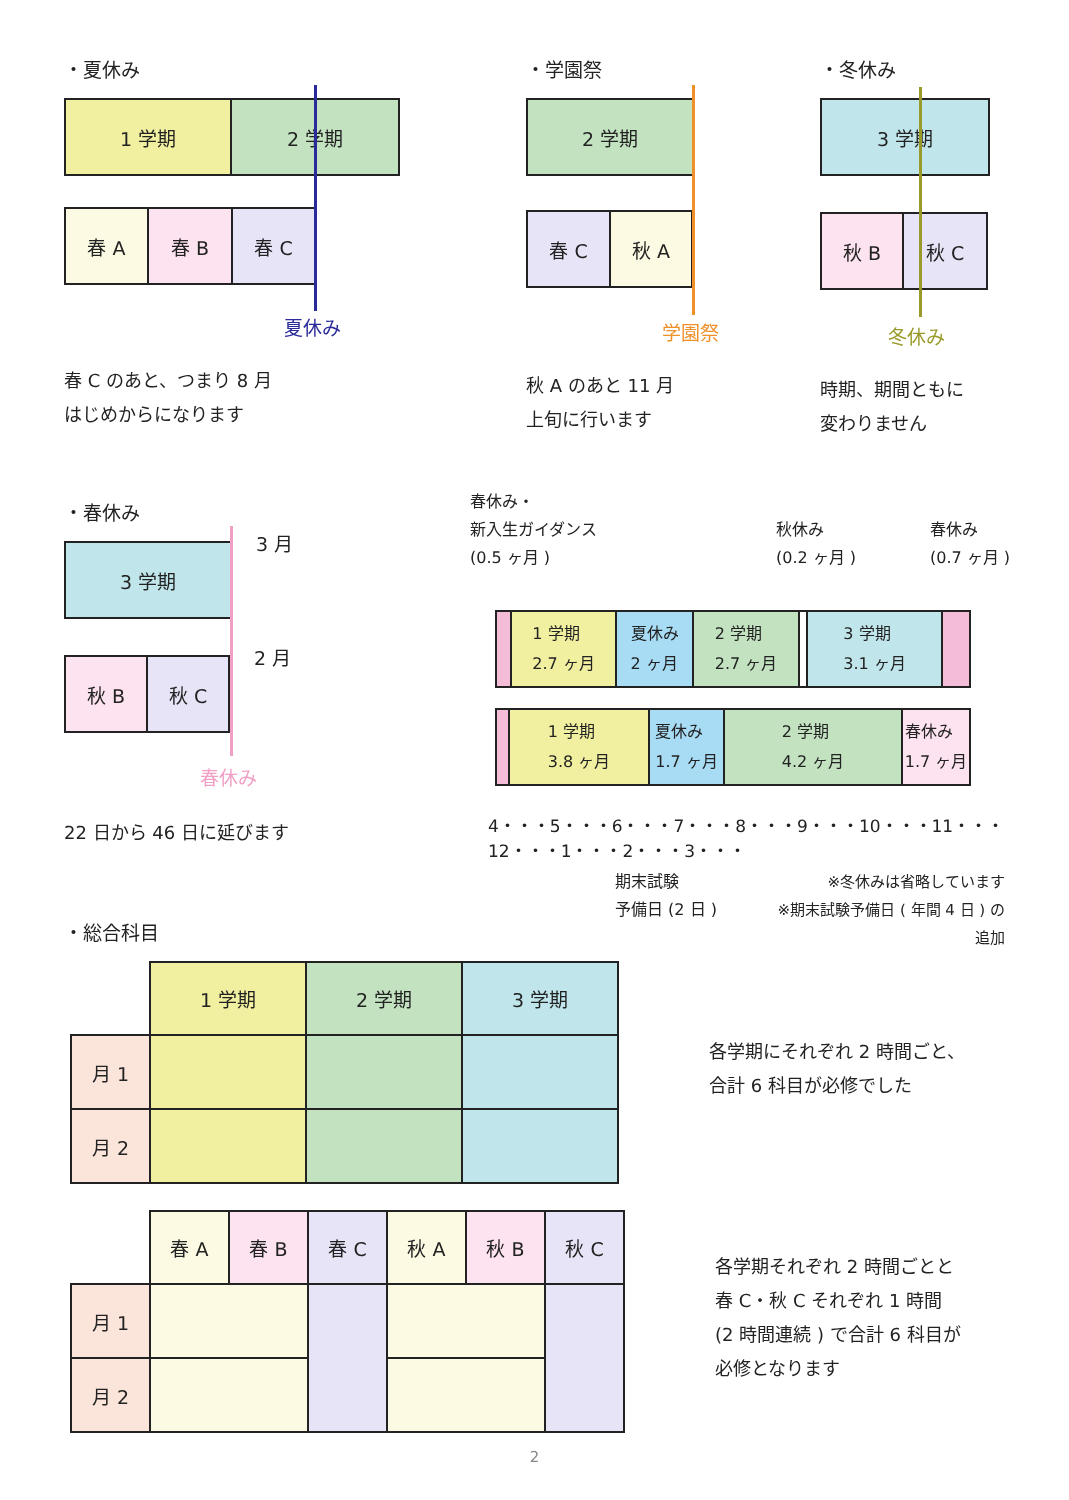・夏休み
1 学期 2 学期
春 A 春 B 春 C
夏休み
春 C のあと、つまり 8 月
はじめからになります
・学園祭
2 学期
春 C 秋 A
学園祭
秋 A のあと 11 月
上旬に行います
・冬休み
3 学期
秋 B 秋 C
冬休み
時期、期間ともに
変わりません
・春休み
3 学期
3 月
秋 B 秋 C
2 月
春休み
22 日から 46 日に延びます
春休み・
新入生ガイダンス
(0.5 ヶ月 )
秋休み
(0.2 ヶ月 )
春休み
(0.7 ヶ月 )
1 学期
2.7 ヶ月
夏休み
2 ヶ月
2 学期
2.7 ヶ月
3 学期
3.1 ヶ月
1 学期
3.8 ヶ月
夏休み
1.7 ヶ月
2 学期
4.2 ヶ月
春休み
1.7 ヶ月
4・・・5・・・6・・・7・・・8・・・9・・・10・・・11・・・12・・・1・・・2・・・3・・・
期末試験
予備日 (2 日 )
※冬休みは省略しています
※期末試験予備日 ( 年間 4 日 ) の追加
・総合科目
| | 1 学期 | 2 学期 | 3 学期 |
| 月 1 | | | |
| 月 2 | | | |
各学期にそれぞれ 2 時間ごと、
合計 6 科目が必修でした
| | 春 A | 春 B | 春 C | 秋 A | 秋 B | 秋 C |
| 月 1 | | | | | | |
| 月 2 | | | | | | |
各学期それぞれ 2 時間ごとと
春 C・秋 C それぞれ 1 時間
(2 時間連続 ) で合計 6 科目が
必修となります
2